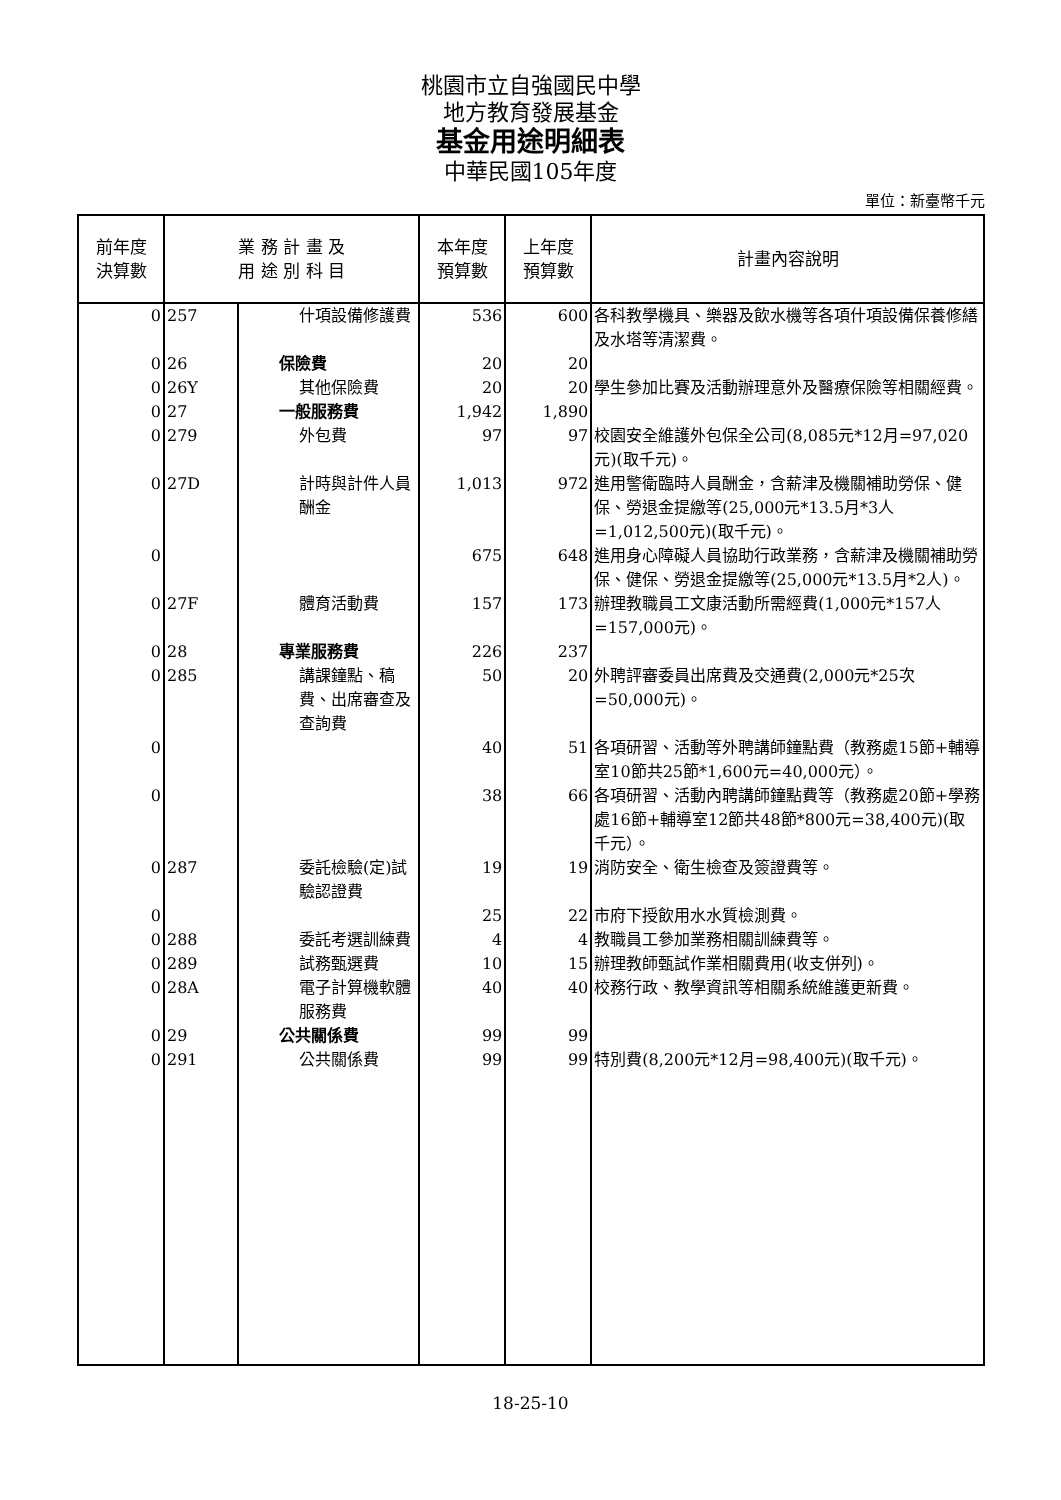桃園市立自強國民中學
地方教育發展基金
基金用途明細表
中華民國105年度
單位：新臺幣千元
| 前年度 決算數 | 業 務 計 畫 及 用 途 別 科 目 | | 本年度 預算數 | 上年度 預算數 | 計畫內容說明 |
| --- | --- | --- | --- | --- | --- |
| 0 | 257 | 什項設備修護費 | 536 | 600 | 各科教學機具、樂器及飲水機等各項什項設備保養修繕及水塔等清潔費。 |
| 0 | 26 | 保險費 | 20 | 20 | |
| 0 | 26Y | 其他保險費 | 20 | 20 | 學生參加比賽及活動辦理意外及醫療保險等相關經費。 |
| 0 | 27 | 一般服務費 | 1,942 | 1,890 | |
| 0 | 279 | 外包費 | 97 | 97 | 校園安全維護外包保全公司(8,085元*12月=97,020元)(取千元)。 |
| 0 | 27D | 計時與計件人員酬金 | 1,013 | 972 | 進用警衛臨時人員酬金，含薪津及機關補助勞保、健保、勞退金提繳等(25,000元*13.5月*3人=1,012,500元)(取千元)。 |
| 0 | | | 675 | 648 | 進用身心障礙人員協助行政業務，含薪津及機關補助勞保、健保、勞退金提繳等(25,000元*13.5月*2人)。 |
| 0 | 27F | 體育活動費 | 157 | 173 | 辦理教職員工文康活動所需經費(1,000元*157人=157,000元)。 |
| 0 | 28 | 專業服務費 | 226 | 237 | |
| 0 | 285 | 講課鐘點、稿費、出席審查及查詢費 | 50 | 20 | 外聘評審委員出席費及交通費(2,000元*25次=50,000元)。 |
| 0 | | | 40 | 51 | 各項研習、活動等外聘講師鐘點費（教務處15節+輔導室10節共25節*1,600元=40,000元）。 |
| 0 | | | 38 | 66 | 各項研習、活動內聘講師鐘點費等（教務處20節+學務處16節+輔導室12節共48節*800元=38,400元)(取千元）。 |
| 0 | 287 | 委託檢驗(定)試驗認證費 | 19 | 19 | 消防安全、衛生檢查及簽證費等。 |
| 0 | | | 25 | 22 | 市府下授飲用水水質檢測費。 |
| 0 | 288 | 委託考選訓練費 | 4 | 4 | 教職員工參加業務相關訓練費等。 |
| 0 | 289 | 試務甄選費 | 10 | 15 | 辦理教師甄試作業相關費用(收支併列)。 |
| 0 | 28A | 電子計算機軟體服務費 | 40 | 40 | 校務行政、教學資訊等相關系統維護更新費。 |
| 0 | 29 | 公共關係費 | 99 | 99 | |
| 0 | 291 | 公共關係費 | 99 | 99 | 特別費(8,200元*12月=98,400元)(取千元)。 |
18-25-10